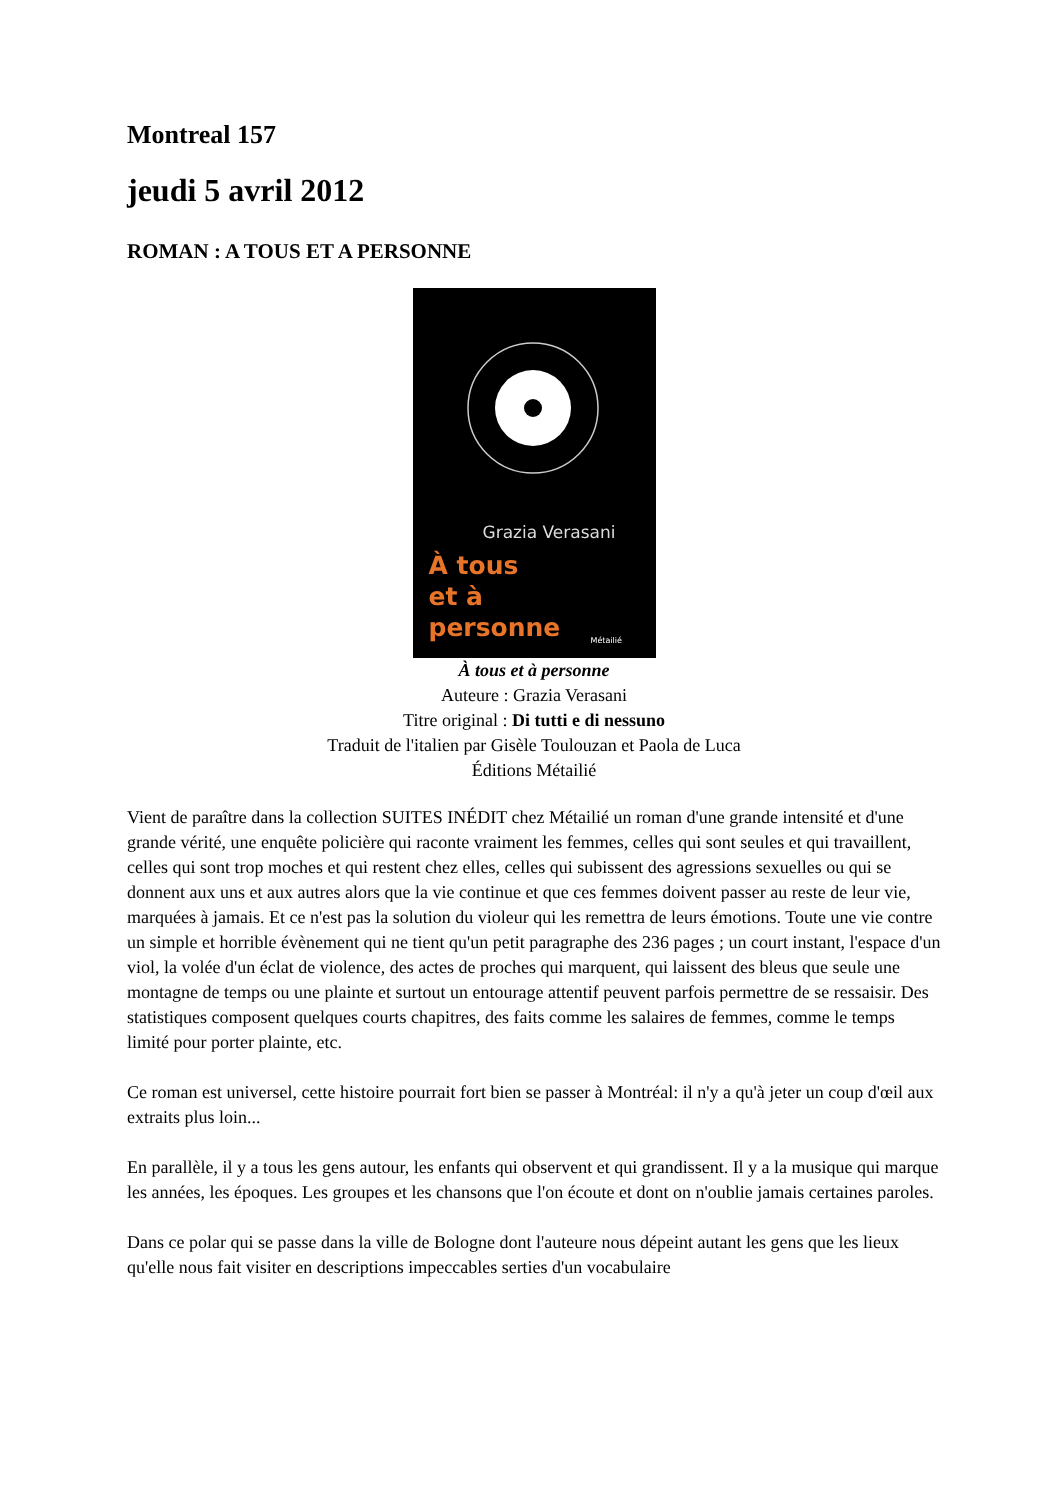Montreal 157
jeudi 5 avril 2012
ROMAN : A TOUS ET A PERSONNE
Grazia Verasani
À tous
et à
personne
Métailié
À tous et à personne
Auteure : Grazia Verasani
Titre original : Di tutti e di nessuno
Traduit de l'italien par Gisèle Toulouzan et Paola de Luca
Éditions Métailié
Vient de paraître dans la collection SUITES INÉDIT chez Métailié un roman d'une grande intensité et d'une grande vérité, une enquête policière qui raconte vraiment les femmes, celles qui sont seules et qui travaillent, celles qui sont trop moches et qui restent chez elles, celles qui subissent des agressions sexuelles ou qui se donnent aux uns et aux autres alors que la vie continue et que ces femmes doivent passer au reste de leur vie, marquées à jamais. Et ce n'est pas la solution du violeur qui les remettra de leurs émotions. Toute une vie contre un simple et horrible évènement qui ne tient qu'un petit paragraphe des 236 pages ; un court instant, l'espace d'un viol, la volée d'un éclat de violence, des actes de proches qui marquent, qui laissent des bleus que seule une montagne de temps ou une plainte et surtout un entourage attentif peuvent parfois permettre de se ressaisir. Des statistiques composent quelques courts chapitres, des faits comme les salaires de femmes, comme le temps limité pour porter plainte, etc.
Ce roman est universel, cette histoire pourrait fort bien se passer à Montréal: il n'y a qu'à jeter un coup d'œil aux extraits plus loin...
En parallèle, il y a tous les gens autour, les enfants qui observent et qui grandissent. Il y a la musique qui marque les années, les époques. Les groupes et les chansons que l'on écoute et dont on n'oublie jamais certaines paroles.
Dans ce polar qui se passe dans la ville de Bologne dont l'auteure nous dépeint autant les gens que les lieux qu'elle nous fait visiter en descriptions impeccables serties d'un vocabulaire